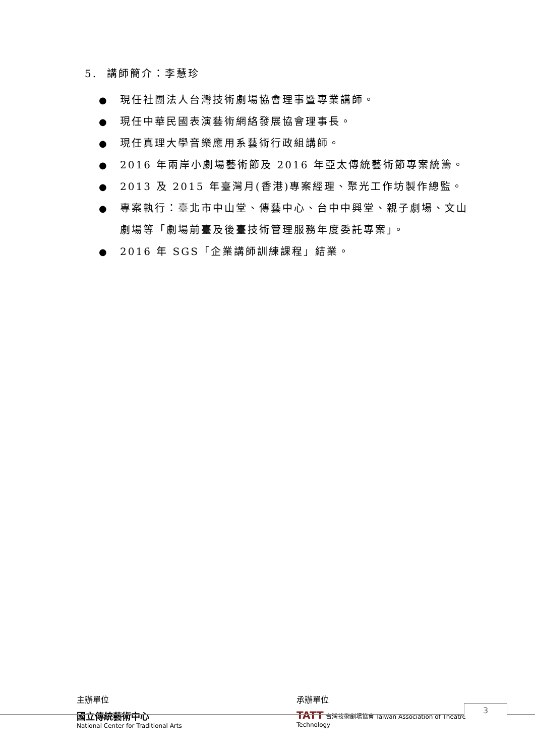5. 講師簡介：李慧珍
● 現任社團法人台灣技術劇場協會理事暨專業講師。
● 現任中華民國表演藝術網絡發展協會理事長。
● 現任真理大學音樂應用系藝術行政組講師。
● 2016 年兩岸小劇場藝術節及 2016 年亞太傳統藝術節專案統籌。
● 2013 及 2015 年臺灣月(香港)專案經理、聚光工作坊製作總監。
● 專案執行：臺北市中山堂、傳藝中心、台中中興堂、親子劇場、文山劇場等「劇場前臺及後臺技術管理服務年度委託專案」。
● 2016 年 SGS「企業講師訓練課程」結業。
主辦單位
國立傳統藝術中心
National Center for Traditional Arts
承辦單位
TATT 台灣技術劇場協會 Taiwan Association of Theatre Technology
3